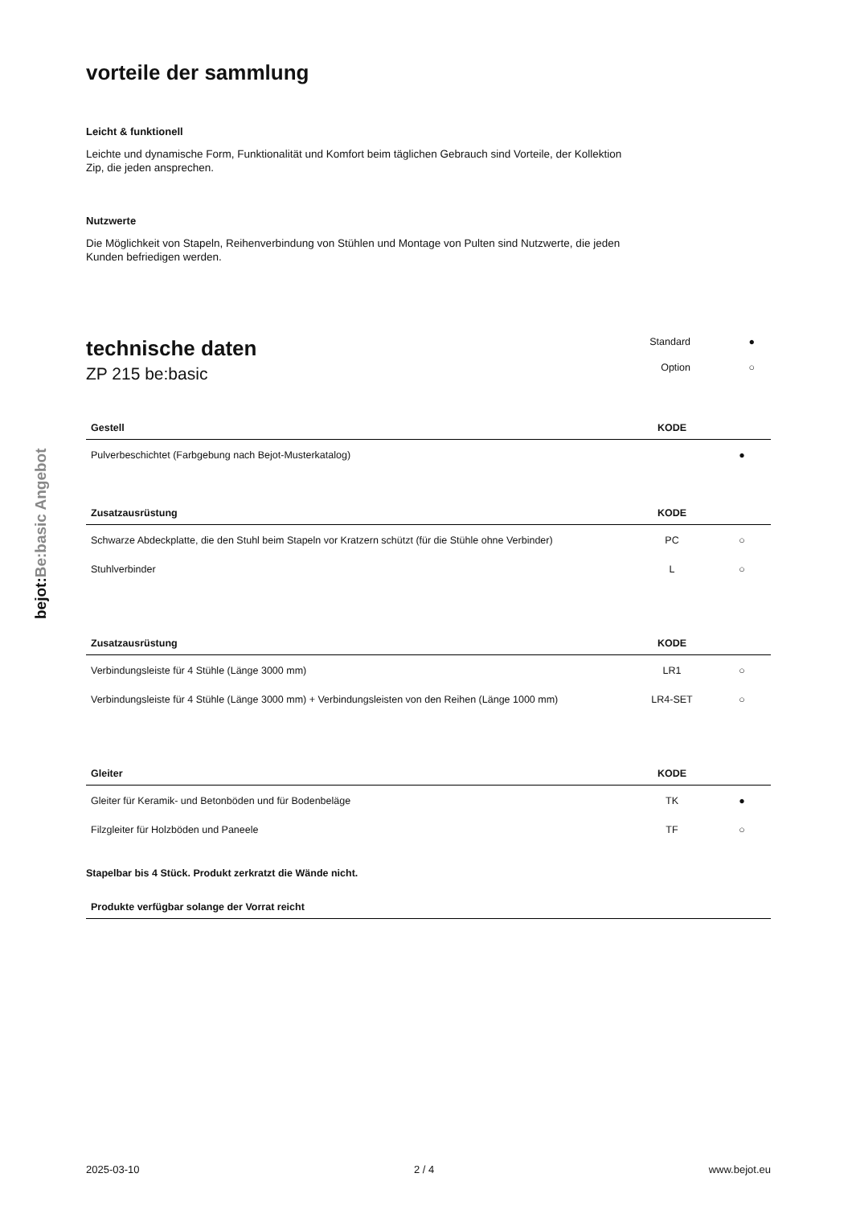bejot:Be:basic Angebot
vorteile der sammlung
Leicht & funktionell
Leichte und dynamische Form, Funktionalität und Komfort beim täglichen Gebrauch sind Vorteile, der Kollektion Zip, die jeden ansprechen.
Nutzwerte
Die Möglichkeit von Stapeln, Reihenverbindung von Stühlen und Montage von Pulten sind Nutzwerte, die jeden Kunden befriedigen werden.
technische daten
ZP 215 be:basic
Standard ● Option ○
| Gestell | KODE | |
| --- | --- | --- |
| Pulverbeschichtet (Farbgebung nach Bejot-Musterkatalog) | | ● |
| Zusatzausrüstung | KODE | |
| --- | --- | --- |
| Schwarze Abdeckplatte, die den Stuhl beim Stapeln vor Kratzern schützt (für die Stühle ohne Verbinder) | PC | ○ |
| Stuhlverbinder | L | ○ |
| Zusatzausrüstung | KODE | |
| --- | --- | --- |
| Verbindungsleiste für 4 Stühle (Länge 3000 mm) | LR1 | ○ |
| Verbindungsleiste für 4 Stühle (Länge 3000 mm) + Verbindungsleisten von den Reihen (Länge 1000 mm) | LR4-SET | ○ |
| Gleiter | KODE | |
| --- | --- | --- |
| Gleiter für Keramik- und Betonböden und für Bodenbeläge | TK | ● |
| Filzgleiter für Holzböden und Paneele | TF | ○ |
Stapelbar bis 4 Stück. Produkt zerkratzt die Wände nicht.
| Produkte verfügbar solange der Vorrat reicht |
| --- |
2025-03-10 2 / 4 www.bejot.eu